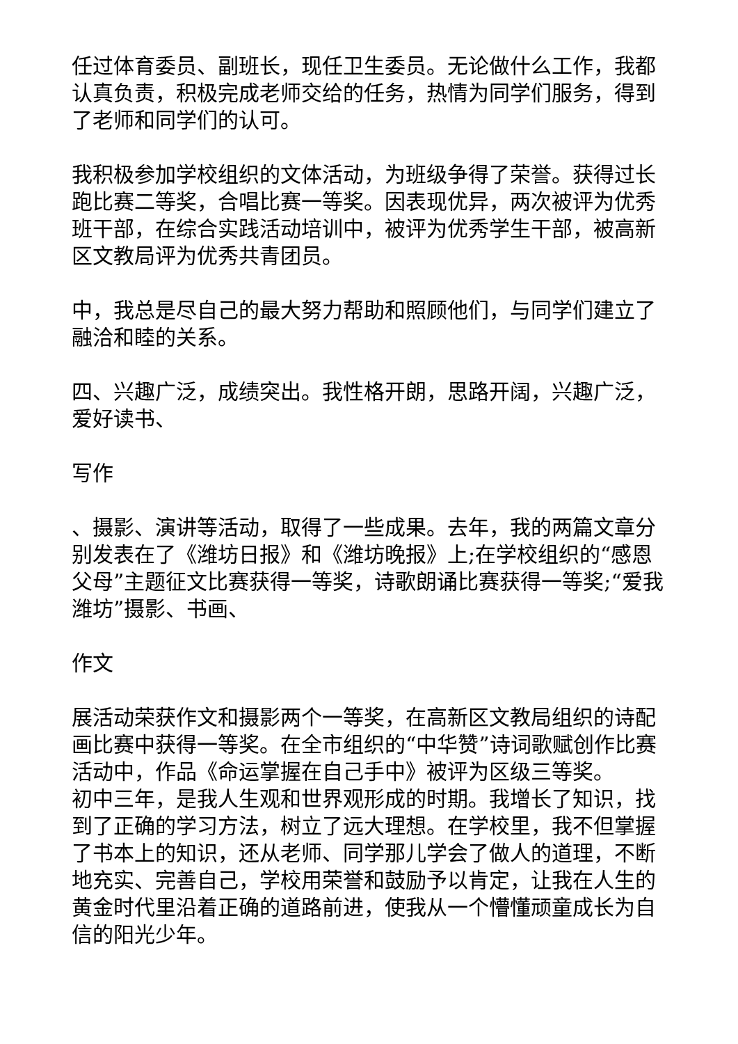任过体育委员、副班长，现任卫生委员。无论做什么工作，我都认真负责，积极完成老师交给的任务，热情为同学们服务，得到了老师和同学们的认可。
我积极参加学校组织的文体活动，为班级争得了荣誉。获得过长跑比赛二等奖，合唱比赛一等奖。因表现优异，两次被评为优秀班干部，在综合实践活动培训中，被评为优秀学生干部，被高新区文教局评为优秀共青团员。
中，我总是尽自己的最大努力帮助和照顾他们，与同学们建立了融洽和睦的关系。
四、兴趣广泛，成绩突出。我性格开朗，思路开阔，兴趣广泛，爱好读书、
写作
、摄影、演讲等活动，取得了一些成果。去年，我的两篇文章分别发表在了《潍坊日报》和《潍坊晚报》上;在学校组织的“感恩父母”主题征文比赛获得一等奖，诗歌朗诵比赛获得一等奖;“爱我潍坊”摄影、书画、
作文
展活动荣获作文和摄影两个一等奖，在高新区文教局组织的诗配画比赛中获得一等奖。在全市组织的“中华赞”诗词歌赋创作比赛活动中，作品《命运掌握在自己手中》被评为区级三等奖。
初中三年，是我人生观和世界观形成的时期。我增长了知识，找到了正确的学习方法，树立了远大理想。在学校里，我不但掌握了书本上的知识，还从老师、同学那儿学会了做人的道理，不断地充实、完善自己，学校用荣誉和鼓励予以肯定，让我在人生的黄金时代里沿着正确的道路前进，使我从一个懵懂顽童成长为自信的阳光少年。